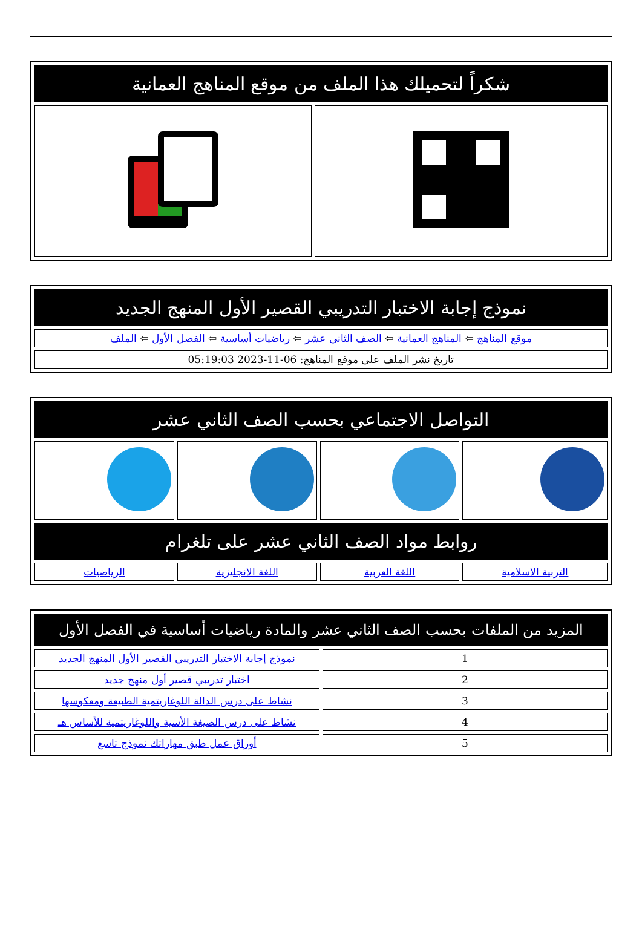| شكراً لتحميلك هذا الملف من موقع المناهج العمانية | |
| نموذج إجابة الاختبار التدريبي القصير الأول المنهج الجديد |
| موقع المناهج ⇦ المناهج العمانية ⇦ الصف الثاني عشر ⇦ رياضيات أساسية ⇦ الفصل الأول ⇦ الملف |
| تاريخ نشر الملف على موقع المناهج: 06-11-2023 05:19:03 |
| التواصل الاجتماعي بحسب الصف الثاني عشر | | | |
| روابط مواد الصف الثاني عشر على تلغرام | | | |
| التربية الاسلامية | اللغة العربية | اللغة الانجليزية | الرياضيات |
| المزيد من الملفات بحسب الصف الثاني عشر والمادة رياضيات أساسية في الفصل الأول | |
| 1 | نموذج إجابة الاختبار التدريبي القصير الأول المنهج الجديد |
| 2 | اختبار تدريبي قصير أول منهج جديد |
| 3 | نشاط على درس الدالة اللوغاريتمية الطبيعة ومعكوسها |
| 4 | نشاط على درس الصيغة الأسية واللوغاريتمية للأساس هـ |
| 5 | أوراق عمل طبق مهاراتك نموذج تاسع |